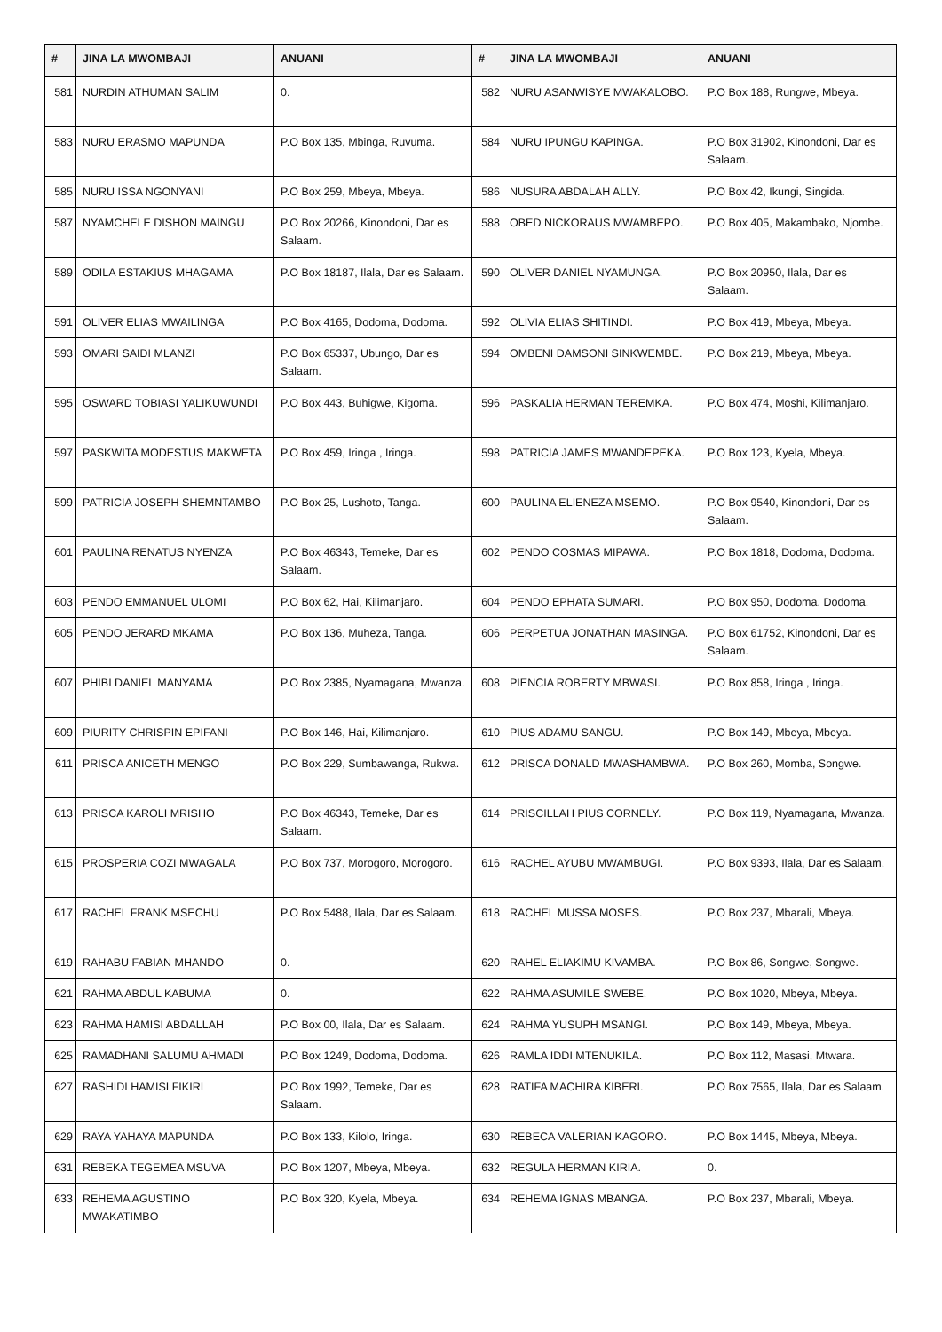| # | JINA LA MWOMBAJI | ANUANI | # | JINA LA MWOMBAJI | ANUANI |
| --- | --- | --- | --- | --- | --- |
| 581 | NURDIN ATHUMAN SALIM | 0. | 582 | NURU ASANWISYE MWAKALOBO. | P.O Box 188, Rungwe, Mbeya. |
| 583 | NURU ERASMO MAPUNDA | P.O Box 135, Mbinga, Ruvuma. | 584 | NURU IPUNGU KAPINGA. | P.O Box 31902, Kinondoni, Dar es Salaam. |
| 585 | NURU ISSA NGONYANI | P.O Box 259, Mbeya, Mbeya. | 586 | NUSURA ABDALAH ALLY. | P.O Box 42, Ikungi, Singida. |
| 587 | NYAMCHELE DISHON MAINGU | P.O Box 20266, Kinondoni, Dar es Salaam. | 588 | OBED NICKORAUS MWAMBEPO. | P.O Box 405, Makambako, Njombe. |
| 589 | ODILA ESTAKIUS MHAGAMA | P.O Box 18187, Ilala, Dar es Salaam. | 590 | OLIVER DANIEL NYAMUNGA. | P.O Box 20950, Ilala, Dar es Salaam. |
| 591 | OLIVER ELIAS MWAILINGA | P.O Box 4165, Dodoma, Dodoma. | 592 | OLIVIA ELIAS SHITINDI. | P.O Box 419, Mbeya, Mbeya. |
| 593 | OMARI SAIDI MLANZI | P.O Box 65337, Ubungo, Dar es Salaam. | 594 | OMBENI DAMSONI SINKWEMBE. | P.O Box 219, Mbeya, Mbeya. |
| 595 | OSWARD TOBIASI YALIKUWUNDI | P.O Box 443, Buhigwe, Kigoma. | 596 | PASKALIA HERMAN TEREMKA. | P.O Box 474, Moshi, Kilimanjaro. |
| 597 | PASKWITA MODESTUS MAKWETA | P.O Box 459, Iringa , Iringa. | 598 | PATRICIA JAMES MWANDEPEKA. | P.O Box 123, Kyela, Mbeya. |
| 599 | PATRICIA JOSEPH SHEMNTAMBO | P.O Box 25, Lushoto, Tanga. | 600 | PAULINA ELIENEZA MSEMO. | P.O Box 9540, Kinondoni, Dar es Salaam. |
| 601 | PAULINA RENATUS NYENZA | P.O Box 46343, Temeke, Dar es Salaam. | 602 | PENDO COSMAS MIPAWA. | P.O Box 1818, Dodoma, Dodoma. |
| 603 | PENDO EMMANUEL ULOMI | P.O Box 62, Hai, Kilimanjaro. | 604 | PENDO EPHATA SUMARI. | P.O Box 950, Dodoma, Dodoma. |
| 605 | PENDO JERARD MKAMA | P.O Box 136, Muheza, Tanga. | 606 | PERPETUA JONATHAN MASINGA. | P.O Box 61752, Kinondoni, Dar es Salaam. |
| 607 | PHIBI DANIEL MANYAMA | P.O Box 2385, Nyamagana, Mwanza. | 608 | PIENCIA ROBERTY MBWASI. | P.O Box 858, Iringa , Iringa. |
| 609 | PIURITY CHRISPIN EPIFANI | P.O Box 146, Hai, Kilimanjaro. | 610 | PIUS ADAMU SANGU. | P.O Box 149, Mbeya, Mbeya. |
| 611 | PRISCA ANICETH MENGO | P.O Box 229, Sumbawanga, Rukwa. | 612 | PRISCA DONALD MWASHAMBWA. | P.O Box 260, Momba, Songwe. |
| 613 | PRISCA KAROLI MRISHO | P.O Box 46343, Temeke, Dar es Salaam. | 614 | PRISCILLAH PIUS CORNELY. | P.O Box 119, Nyamagana, Mwanza. |
| 615 | PROSPERIA COZI MWAGALA | P.O Box 737, Morogoro, Morogoro. | 616 | RACHEL AYUBU MWAMBUGI. | P.O Box 9393, Ilala, Dar es Salaam. |
| 617 | RACHEL FRANK MSECHU | P.O Box 5488, Ilala, Dar es Salaam. | 618 | RACHEL MUSSA MOSES. | P.O Box 237, Mbarali, Mbeya. |
| 619 | RAHABU FABIAN MHANDO | 0. | 620 | RAHEL ELIAKIMU KIVAMBA. | P.O Box 86, Songwe, Songwe. |
| 621 | RAHMA ABDUL KABUMA | 0. | 622 | RAHMA ASUMILE SWEBE. | P.O Box 1020, Mbeya, Mbeya. |
| 623 | RAHMA HAMISI ABDALLAH | P.O Box 00, Ilala, Dar es Salaam. | 624 | RAHMA YUSUPH MSANGI. | P.O Box 149, Mbeya, Mbeya. |
| 625 | RAMADHANI SALUMU AHMADI | P.O Box 1249, Dodoma, Dodoma. | 626 | RAMLA IDDI MTENUKILA. | P.O Box 112, Masasi, Mtwara. |
| 627 | RASHIDI HAMISI FIKIRI | P.O Box 1992, Temeke, Dar es Salaam. | 628 | RATIFA MACHIRA KIBERI. | P.O Box 7565, Ilala, Dar es Salaam. |
| 629 | RAYA YAHAYA MAPUNDA | P.O Box 133, Kilolo, Iringa. | 630 | REBECA VALERIAN KAGORO. | P.O Box 1445, Mbeya, Mbeya. |
| 631 | REBEKA TEGEMEA MSUVA | P.O Box 1207, Mbeya, Mbeya. | 632 | REGULA HERMAN KIRIA. | 0. |
| 633 | REHEMA AGUSTINO MWAKATIMBO | P.O Box 320, Kyela, Mbeya. | 634 | REHEMA IGNAS MBANGA. | P.O Box 237, Mbarali, Mbeya. |